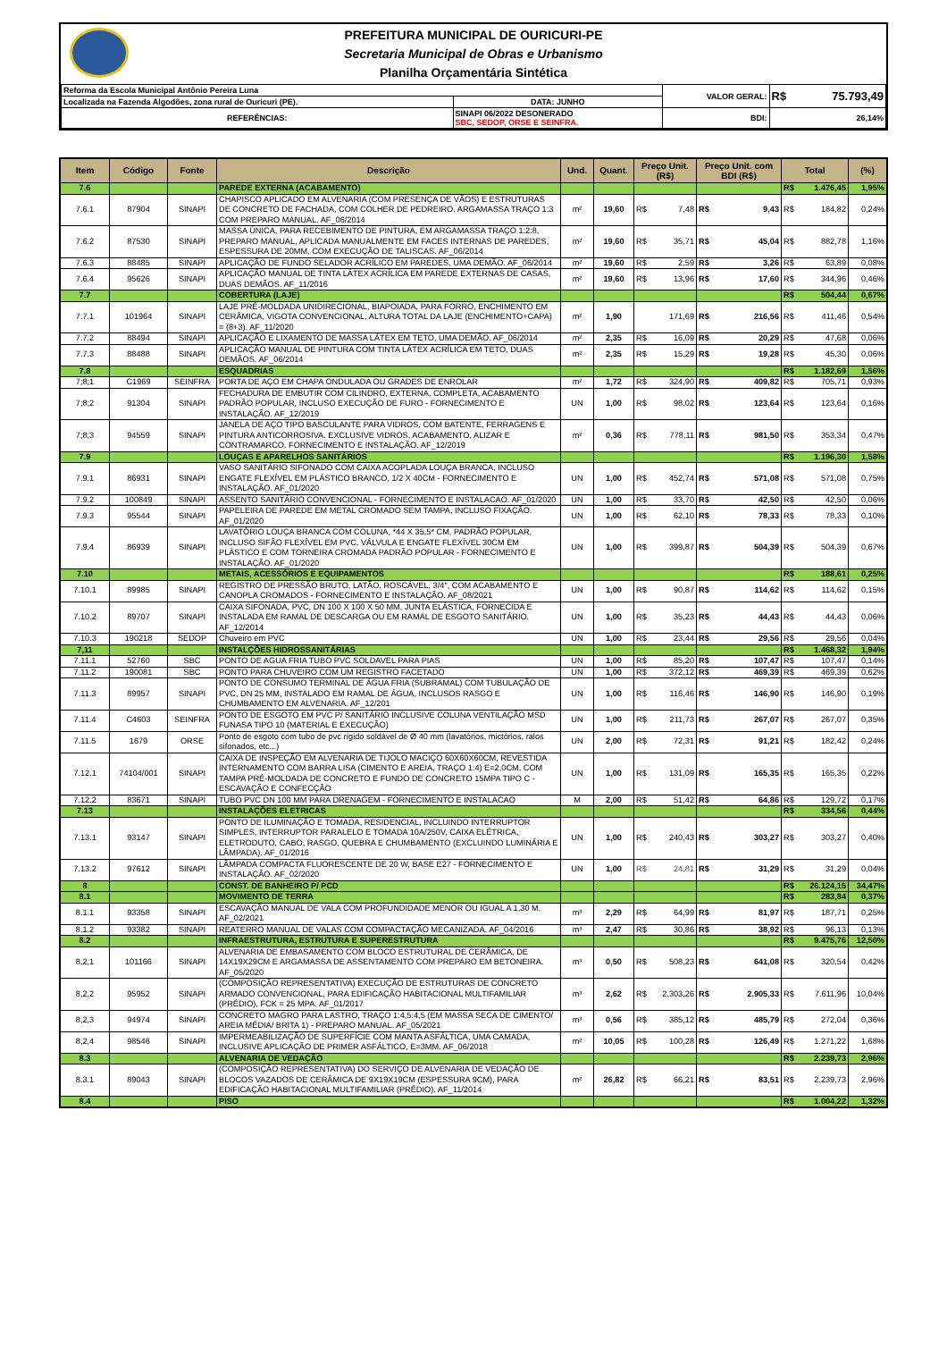PREFEITURA MUNICIPAL DE OURICURI-PE
Secretaria Municipal de Obras e Urbanismo
Planilha Orçamentária Sintética
| Reforma da Escola Municipal Antônio Pereira Luna | | | VALOR GERAL: | R$ 75.793,49 |
| Localizada na Fazenda Algodões, zona rural de Ouricuri (PE). | | DATA: JUNHO | | |
| REFERÊNCIAS: | SINAPI 06/2022 DESONERADO SBC, SEDOP, ORSE E SEINFRA. | | BDI: | 26,14% |
| Item | Código | Fonte | Descrição | Und. | Quant. | Preço Unit. (R$) | Preço Unit. com BDI (R$) | Total | (%) |
| --- | --- | --- | --- | --- | --- | --- | --- | --- | --- |
| 7.6 | | | PAREDE EXTERNA (ACABAMENTO) | | | | | R$ 1.476,45 | 1,95% |
| 7.6.1 | 87904 | SINAPI | CHAPISCO APLICADO EM ALVENARIA (COM PRESENÇA DE VÃOS) E ESTRUTURAS DE CONCRETO DE FACHADA, COM COLHER DE PEDREIRO. ARGAMASSA TRAÇO 1:3 COM PREPARO MANUAL. AF_06/2014 | m² | 19,60 | R$ 7,48 | R$ 9,43 | R$ 184,82 | 0,24% |
| 7.6.2 | 87530 | SINAPI | MASSA ÚNICA, PARA RECEBIMENTO DE PINTURA, EM ARGAMASSA TRAÇO 1:2:8, PREPARO MANUAL, APLICADA MANUALMENTE EM FACES INTERNAS DE PAREDES, ESPESSURA DE 20MM, COM EXECUÇÃO DE TALISCAS. AF_06/2014 | m² | 19,60 | R$ 35,71 | R$ 45,04 | R$ 882,78 | 1,16% |
| 7.6.3 | 88485 | SINAPI | APLICAÇÃO DE FUNDO SELADOR ACRÍLICO EM PAREDES, UMA DEMÃO. AF_06/2014 | m² | 19,60 | R$ 2,59 | R$ 3,26 | R$ 63,89 | 0,08% |
| 7.6.4 | 95626 | SINAPI | APLICAÇÃO MANUAL DE TINTA LÁTEX ACRÍLICA EM PAREDE EXTERNAS DE CASAS, DUAS DEMÃOS. AF_11/2016 | m² | 19,60 | R$ 13,96 | R$ 17,60 | R$ 344,96 | 0,46% |
| 7.7 | | | COBERTURA (LAJE) | | | | | R$ 504,44 | 0,67% |
| 7.7.1 | 101964 | SINAPI | LAJE PRÉ-MOLDADA UNIDIRECIONAL, BIAPOIADA, PARA FORRO, ENCHIMENTO EM CERÂMICA, VIGOTA CONVENCIONAL, ALTURA TOTAL DA LAJE (ENCHIMENTO+CAPA) = (8+3). AF_11/2020 | m² | 1,90 | 171,69 | R$ 216,56 | R$ 411,46 | 0,54% |
| 7.7.2 | 88494 | SINAPI | APLICAÇÃO E LIXAMENTO DE MASSA LÁTEX EM TETO, UMA DEMÃO. AF_06/2014 | m² | 2,35 | R$ 16,09 | R$ 20,29 | R$ 47,68 | 0,06% |
| 7.7.3 | 88488 | SINAPI | APLICAÇÃO MANUAL DE PINTURA COM TINTA LÁTEX ACRÍLICA EM TETO, DUAS DEMÃOS. AF_06/2014 | m² | 2,35 | R$ 15,29 | R$ 19,28 | R$ 45,30 | 0,06% |
| 7.8 | | | ESQUADRIAS | | | | | R$ 1.182,69 | 1,56% |
| 7;8;1 | C1969 | SEINFRA | PORTA DE AÇO EM CHAPA ONDULADA OU GRADES DE ENROLAR | m² | 1,72 | R$ 324,90 | R$ 409,82 | R$ 705,71 | 0,93% |
| 7;8;2 | 91304 | SINAPI | FECHADURA DE EMBUTIR COM CILINDRO, EXTERNA, COMPLETA, ACABAMENTO PADRÃO POPULAR, INCLUSO EXECUÇÃO DE FURO - FORNECIMENTO E INSTALAÇÃO. AF_12/2019 | UN | 1,00 | R$ 98,02 | R$ 123,64 | R$ 123,64 | 0,16% |
| 7;8;3 | 94559 | SINAPI | JANELA DE AÇO TIPO BASCULANTE PARA VIDROS, COM BATENTE, FERRAGENS E PINTURA ANTICORROSIVA. EXCLUSIVE VIDROS, ACABAMENTO, ALIZAR E CONTRAMARCO. FORNECIMENTO E INSTALAÇÃO. AF_12/2019 | m² | 0,36 | R$ 778,11 | R$ 981,50 | R$ 353,34 | 0,47% |
| 7.9 | | | LOUÇAS E APARELHOS SANITÁRIOS | | | | | R$ 1.196,30 | 1,58% |
| 7.9.1 | 86931 | SINAPI | VASO SANITÁRIO SIFONADO COM CAIXA ACOPLADA LOUÇA BRANCA, INCLUSO ENGATE FLEXÍVEL EM PLÁSTICO BRANCO, 1/2 X 40CM - FORNECIMENTO E INSTALAÇÃO. AF_01/2020 | UN | 1,00 | R$ 452,74 | R$ 571,08 | R$ 571,08 | 0,75% |
| 7.9.2 | 100849 | SINAPI | ASSENTO SANITÁRIO CONVENCIONAL - FORNECIMENTO E INSTALACAO. AF_01/2020 | UN | 1,00 | R$ 33,70 | R$ 42,50 | R$ 42,50 | 0,06% |
| 7.9.3 | 95544 | SINAPI | PAPELEIRA DE PAREDE EM METAL CROMADO SEM TAMPA, INCLUSO FIXAÇÃO. AF_01/2020 | UN | 1,00 | R$ 62,10 | R$ 78,33 | R$ 78,33 | 0,10% |
| 7.9.4 | 86939 | SINAPI | LAVATÓRIO LOUÇA BRANCA COM COLUNA, *44 X 35,5* CM, PADRÃO POPULAR, INCLUSO SIFÃO FLEXÍVEL EM PVC, VÁLVULA E ENGATE FLEXÍVEL 30CM EM PLÁSTICO E COM TORNEIRA CROMADA PADRÃO POPULAR - FORNECIMENTO E INSTALAÇÃO. AF_01/2020 | UN | 1,00 | R$ 399,87 | R$ 504,39 | R$ 504,39 | 0,67% |
| 7.10 | | | METAIS, ACESSÓRIOS E EQUIPAMENTOS | | | | | R$ 188,61 | 0,25% |
| 7.10.1 | 89985 | SINAPI | REGISTRO DE PRESSÃO BRUTO, LATÃO, ROSCÁVEL, 3/4", COM ACABAMENTO E CANOPLA CROMADOS - FORNECIMENTO E INSTALAÇÃO. AF_08/2021 | UN | 1,00 | R$ 90,87 | R$ 114,62 | R$ 114,62 | 0,15% |
| 7.10.2 | 89707 | SINAPI | CAIXA SIFONADA, PVC, DN 100 X 100 X 50 MM, JUNTA ELÁSTICA, FORNECIDA E INSTALADA EM RAMAL DE DESCARGA OU EM RAMAL DE ESGOTO SANITÁRIO. AF_12/2014 | UN | 1,00 | R$ 35,23 | R$ 44,43 | R$ 44,43 | 0,06% |
| 7.10.3 | 190218 | SEDOP | Chuveiro em PVC | UN | 1,00 | R$ 23,44 | R$ 29,56 | R$ 29,56 | 0,04% |
| 7,11 | | | INSTALÇÕES HIDROSSANITÁRIAS | | | | | R$ 1.468,32 | 1,94% |
| 7.11.1 | 52760 | SBC | PONTO DE AGUA FRIA TUBO PVC SOLDAVEL PARA PIAS | UN | 1,00 | R$ 85,20 | R$ 107,47 | R$ 107,47 | 0,14% |
| 7.11.2 | 190081 | SBC | PONTO PARA CHUVEIRO COM UM REGISTRO FACETADO | UN | 1,00 | R$ 372,12 | R$ 469,39 | R$ 469,39 | 0,62% |
| 7.11.3 | 89957 | SINAPI | PONTO DE CONSUMO TERMINAL DE ÁGUA FRIA (SUBRAMAL) COM TUBULAÇÃO DE PVC, DN 25 MM, INSTALADO EM RAMAL DE ÁGUA, INCLUSOS RASGO E CHUMBAMENTO EM ALVENARIA. AF_12/201 | UN | 1,00 | R$ 116,46 | R$ 146,90 | R$ 146,90 | 0,19% |
| 7.11.4 | C4603 | SEINFRA | PONTO DE ESGOTO EM PVC P/ SANITÁRIO INCLUSIVE COLUNA VENTILAÇÃO MSD FUNASA TIPO 10 (MATERIAL E EXECUÇÃO) | UN | 1,00 | R$ 211,73 | R$ 267,07 | R$ 267,07 | 0,35% |
| 7.11.5 | 1679 | ORSE | Ponto de esgoto com tubo de pvc rígido soldável de Ø 40 mm (lavatórios, mictórios, ralos sifonados, etc...) | UN | 2,00 | R$ 72,31 | R$ 91,21 | R$ 182,42 | 0,24% |
| 7.12.1 | 74104/001 | SINAPI | CAIXA DE INSPEÇÃO EM ALVENARIA DE TIJOLO MACIÇO 60X60X60CM, REVESTIDA INTERNAMENTO COM BARRA LISA (CIMENTO E AREIA, TRAÇO 1:4) E=2,0CM, COM TAMPA PRÉ-MOLDADA DE CONCRETO E FUNDO DE CONCRETO 15MPA TIPO C - ESCAVAÇÃO E CONFECÇÃO | UN | 1,00 | R$ 131,09 | R$ 165,35 | R$ 165,35 | 0,22% |
| 7.12.2 | 83671 | SINAPI | TUBO PVC DN 100 MM PARA DRENAGEM - FORNECIMENTO E INSTALACAO | M | 2,00 | R$ 51,42 | R$ 64,86 | R$ 129,72 | 0,17% |
| 7.13 | | | INSTALAÇÕES ELETRICAS | | | | | R$ 334,56 | 0,44% |
| 7.13.1 | 93147 | SINAPI | PONTO DE ILUMINAÇÃO E TOMADA, RESIDENCIAL, INCLUINDO INTERRUPTOR SIMPLES, INTERRUPTOR PARALELO E TOMADA 10A/250V, CAIXA ELÉTRICA, ELETRODUTO, CABO, RASGO, QUEBRA E CHUMBAMENTO (EXCLUINDO LUMINÁRIA E LÂMPADA). AF_01/2016 | UN | 1,00 | R$ 240,43 | R$ 303,27 | R$ 303,27 | 0,40% |
| 7.13.2 | 97612 | SINAPI | LÂMPADA COMPACTA FLUORESCENTE DE 20 W, BASE E27 - FORNECIMENTO E INSTALAÇÃO. AF_02/2020 | UN | 1,00 | R$ 24,81 | R$ 31,29 | R$ 31,29 | 0,04% |
| 8 | | | CONST. DE BANHEIRO P/ PCD | | | | | R$ 26.124,15 | 34,47% |
| 8.1 | | | MOVIMENTO DE TERRA | | | | | R$ 283,84 | 0,37% |
| 8.1.1 | 93358 | SINAPI | ESCAVAÇÃO MANUAL DE VALA COM PROFUNDIDADE MENOR OU IGUAL A 1,30 M. AF_02/2021 | m³ | 2,29 | R$ 64,99 | R$ 81,97 | R$ 187,71 | 0,25% |
| 8.1.2 | 93382 | SINAPI | REATERRO MANUAL DE VALAS COM COMPACTAÇÃO MECANIZADA. AF_04/2016 | m³ | 2,47 | R$ 30,86 | R$ 38,92 | R$ 96,13 | 0,13% |
| 8.2 | | | INFRAESTRUTURA, ESTRUTURA E SUPERESTRUTURA | | | | | R$ 9.475,76 | 12,50% |
| 8,2,1 | 101166 | SINAPI | ALVENARIA DE EMBASAMENTO COM BLOCO ESTRUTURAL DE CERÂMICA, DE 14X19X29CM E ARGAMASSA DE ASSENTAMENTO COM PREPARO EM BETONEIRA. AF_05/2020 | m³ | 0,50 | R$ 508,23 | R$ 641,08 | R$ 320,54 | 0,42% |
| 8,2,2 | 95952 | SINAPI | (COMPOSIÇÃO REPRESENTATIVA) EXECUÇÃO DE ESTRUTURAS DE CONCRETO ARMADO CONVENCIONAL, PARA EDIFICAÇÃO HABITACIONAL MULTIFAMILIAR (PRÉDIO), FCK = 25 MPA. AF_01/2017 | m³ | 2,62 | R$ 2.303,26 | R$ 2.905,33 | R$ 7.611,96 | 10,04% |
| 8,2,3 | 94974 | SINAPI | CONCRETO MAGRO PARA LASTRO, TRAÇO 1:4,5:4,5 (EM MASSA SECA DE CIMENTO/ AREIA MÉDIA/ BRITA 1) - PREPARO MANUAL. AF_05/2021 | m³ | 0,56 | R$ 385,12 | R$ 485,79 | R$ 272,04 | 0,36% |
| 8,2,4 | 98546 | SINAPI | IMPERMEABILIZAÇÃO DE SUPERFÍCIE COM MANTA ASFÁLTICA, UMA CAMADA, INCLUSIVE APLICAÇÃO DE PRIMER ASFÁLTICO, E=3MM. AF_06/2018 | m² | 10,05 | R$ 100,28 | R$ 126,49 | R$ 1.271,22 | 1,68% |
| 8.3 | | | ALVENARIA DE VEDAÇÃO | | | | | R$ 2.239,73 | 2,96% |
| 8.3.1 | 89043 | SINAPI | (COMPOSIÇÃO REPRESENTATIVA) DO SERVIÇO DE ALVENARIA DE VEDAÇÃO DE BLOCOS VAZADOS DE CERÂMICA DE 9X19X19CM (ESPESSURA 9CM), PARA EDIFICAÇÃO HABITACIONAL MULTIFAMILIAR (PRÉDIO). AF_11/2014 | m² | 26,82 | R$ 66,21 | R$ 83,51 | R$ 2.239,73 | 2,96% |
| 8.4 | | | PISO | | | | | R$ 1.004,22 | 1,32% |